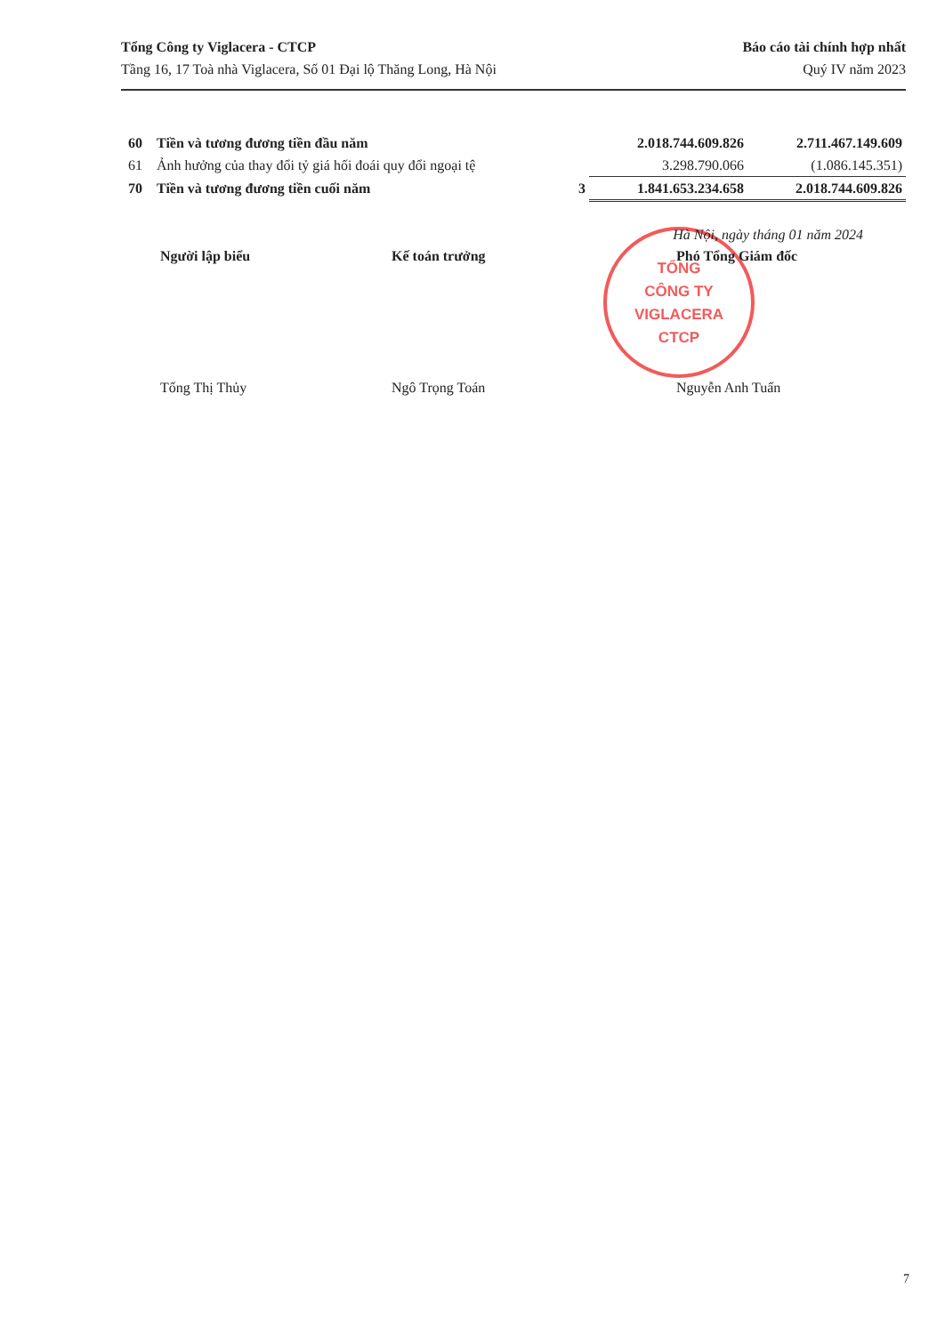Tổng Công ty Viglacera - CTCP
Tầng 16, 17 Toà nhà Viglacera, Số 01 Đại lộ Thăng Long, Hà Nội
Báo cáo tài chính hợp nhất
Quý IV năm 2023
| 60 | Tiền và tương đương tiền đầu năm | | 2.018.744.609.826 | 2.711.467.149.609 |
| 61 | Ảnh hưởng của thay đổi tỷ giá hối đoái quy đổi ngoại tệ | | 3.298.790.066 | (1.086.145.351) |
| 70 | Tiền và tương đương tiền cuối năm | 3 | 1.841.653.234.658 | 2.018.744.609.826 |
TỔNG
CÔNG TY
VIGLACERA
CTCP
Hà Nội, ngày tháng 01 năm 2024
Người lập biểu Kế toán trưởng Phó Tổng Giám đốc
Tống Thị Thủy Ngô Trọng Toán Nguyễn Anh Tuấn
7